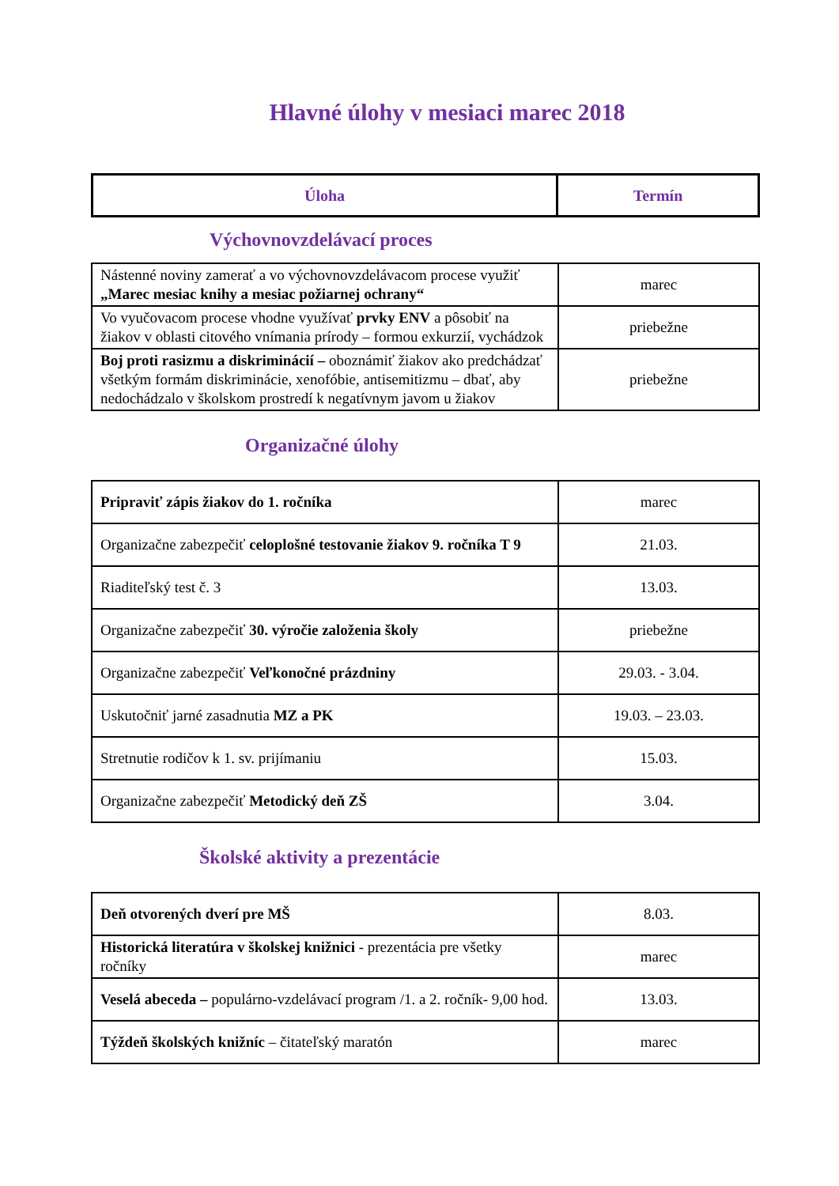Hlavné úlohy v mesiaci marec 2018
| Úloha | Termín |
| --- | --- |
Výchovnovzdelávací proces
| Nástenné noviny zamerať a vo výchovnovzdelávacom procese využiť „Marec mesiac knihy a mesiac požiarnej ochrany“ | marec |
| Vo vyučovacom procese vhodne využívať prvky ENV a pôsobiť na žiakov v oblasti citového vnímania prírody – formou exkurzií, vychádzok | priebežne |
| Boj proti rasizmu a diskriminácií – oboznámiť žiakov ako predchádzať všetkým formám diskriminácie, xenofóbie, antisemitizmu – dbať, aby nedochádzalo v školskom prostredí k negatívnym javom u žiakov | priebežne |
Organizačné úlohy
| Pripraviť zápis žiakov do 1. ročníka | marec |
| Organizačne zabezpečiť celoplošné testovanie žiakov 9. ročníka T 9 | 21.03. |
| Riaditeľský test č. 3 | 13.03. |
| Organizačne zabezpečiť 30. výročie založenia školy | priebežne |
| Organizačne zabezpečiť Veľkonočné prázdniny | 29.03. - 3.04. |
| Uskutočniť jarné zasadnutia MZ a PK | 19.03. – 23.03. |
| Stretnutie rodičov k 1. sv. prijímaniu | 15.03. |
| Organizačne zabezpečiť Metodický deň ZŠ | 3.04. |
Školské aktivity a prezentácie
| Deň otvorených dverí pre MŠ | 8.03. |
| Historická literatúra v školskej knižnici - prezentácia pre všetky ročníky | marec |
| Veselá abeceda – populárno-vzdelávací program /1. a 2. ročník- 9,00 hod. | 13.03. |
| Týždeň školských knižníc – čitateľský maratón | marec |